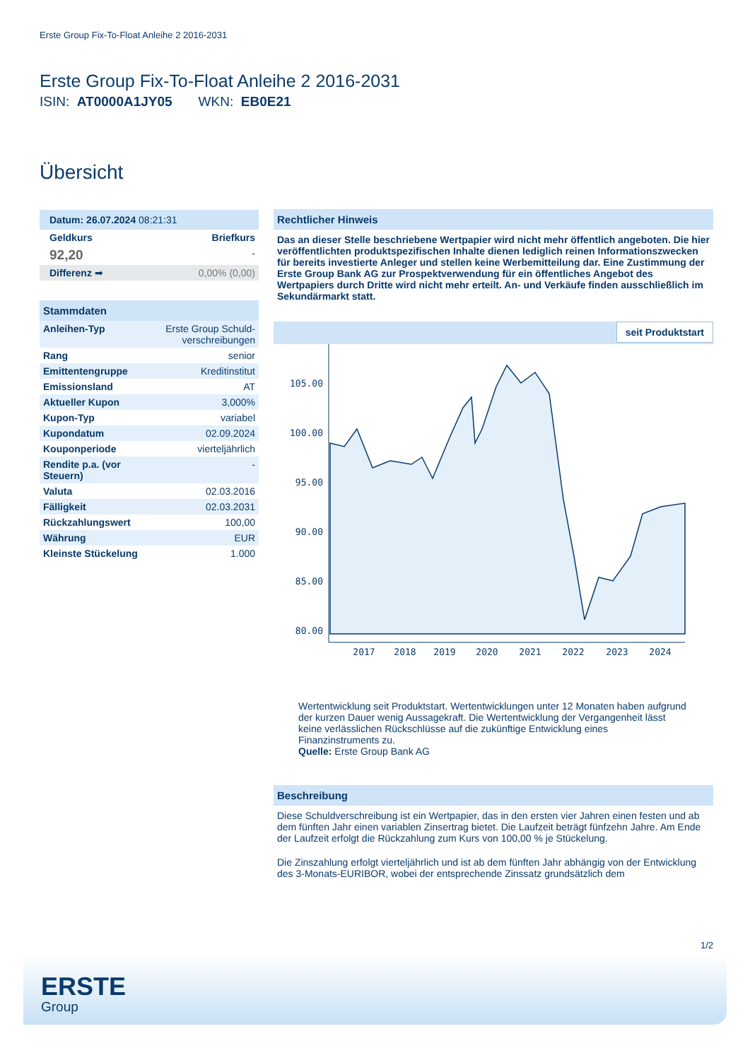Erste Group Fix-To-Float Anleihe 2 2016-2031
Erste Group Fix-To-Float Anleihe 2 2016-2031
ISIN: AT0000A1JY05 WKN: EB0E21
Übersicht
| Datum: 26.07.2024 08:21:31 | |
| Geldkurs | Briefkurs |
| 92,20 | - |
| Differenz ➡ | 0,00% (0,00) |
| Stammdaten | |
| Anleihen-Typ | Erste Group Schuld-verschreibungen |
| Rang | senior |
| Emittentengruppe | Kreditinstitut |
| Emissionsland | AT |
| Aktueller Kupon | 3,000% |
| Kupon-Typ | variabel |
| Kupondatum | 02.09.2024 |
| Kouponperiode | vierteljährlich |
| Rendite p.a. (vor Steuern) | - |
| Valuta | 02.03.2016 |
| Fälligkeit | 02.03.2031 |
| Rückzahlungswert | 100,00 |
| Währung | EUR |
| Kleinste Stückelung | 1.000 |
Rechtlicher Hinweis
Das an dieser Stelle beschriebene Wertpapier wird nicht mehr öffentlich angeboten. Die hier veröffentlichten produktspezifischen Inhalte dienen lediglich reinen Informationszwecken für bereits investierte Anleger und stellen keine Werbemitteilung dar. Eine Zustimmung der Erste Group Bank AG zur Prospektverwendung für ein öffentliches Angebot des Wertpapiers durch Dritte wird nicht mehr erteilt. An- und Verkäufe finden ausschließlich im Sekundärmarkt statt.
seit Produktstart
105.00
100.00
95.00
90.00
85.00
80.00
2017
2018
2019
2020
2021
2022
2023
2024
Wertentwicklung seit Produktstart. Wertentwicklungen unter 12 Monaten haben aufgrund der kurzen Dauer wenig Aussagekraft. Die Wertentwicklung der Vergangenheit lässt keine verlässlichen Rückschlüsse auf die zukünftige Entwicklung eines Finanzinstruments zu.
Quelle: Erste Group Bank AG
Beschreibung
Diese Schuldverschreibung ist ein Wertpapier, das in den ersten vier Jahren einen festen und ab dem fünften Jahr einen variablen Zinsertrag bietet. Die Laufzeit beträgt fünfzehn Jahre. Am Ende der Laufzeit erfolgt die Rückzahlung zum Kurs von 100,00 % je Stückelung.
Die Zinszahlung erfolgt vierteljährlich und ist ab dem fünften Jahr abhängig von der Entwicklung des 3-Monats-EURIBOR, wobei der entsprechende Zinssatz grundsätzlich dem
1/2
ERSTE
Group